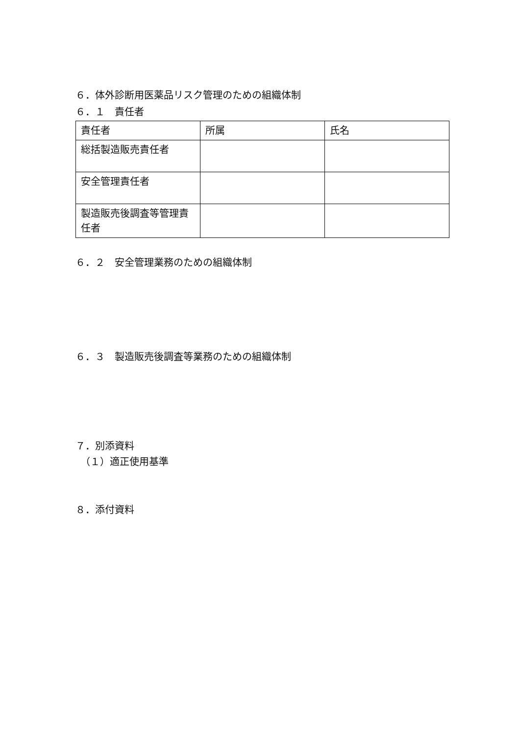６．体外診断用医薬品リスク管理のための組織体制
６．１　責任者
| 責任者 | 所属 | 氏名 |
| --- | --- | --- |
| 総括製造販売責任者 | | |
| 安全管理責任者 | | |
| 製造販売後調査等管理責任者 | | |
６．２　安全管理業務のための組織体制
６．３　製造販売後調査等業務のための組織体制
７．別添資料
　（１）適正使用基準
８．添付資料